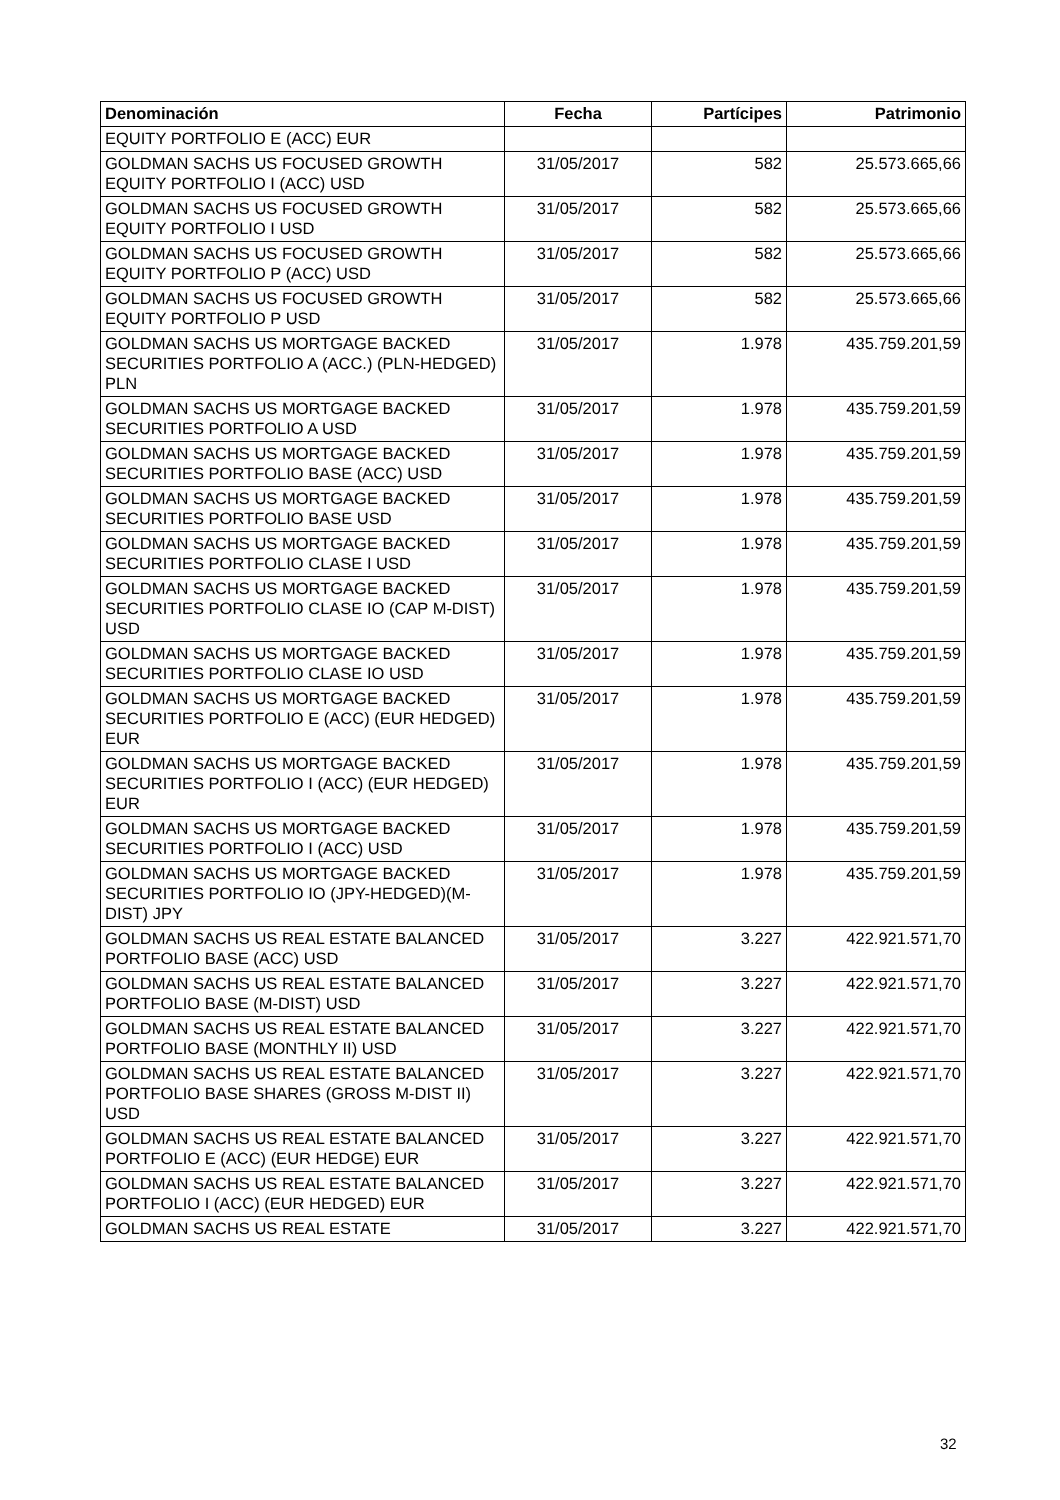| Denominación | Fecha | Partícipes | Patrimonio |
| --- | --- | --- | --- |
| EQUITY PORTFOLIO E (ACC) EUR | | | |
| GOLDMAN SACHS US FOCUSED GROWTH EQUITY PORTFOLIO I (ACC) USD | 31/05/2017 | 582 | 25.573.665,66 |
| GOLDMAN SACHS US FOCUSED GROWTH EQUITY PORTFOLIO I USD | 31/05/2017 | 582 | 25.573.665,66 |
| GOLDMAN SACHS US FOCUSED GROWTH EQUITY PORTFOLIO P (ACC) USD | 31/05/2017 | 582 | 25.573.665,66 |
| GOLDMAN SACHS US FOCUSED GROWTH EQUITY PORTFOLIO P USD | 31/05/2017 | 582 | 25.573.665,66 |
| GOLDMAN SACHS US MORTGAGE BACKED SECURITIES PORTFOLIO A (ACC.) (PLN-HEDGED) PLN | 31/05/2017 | 1.978 | 435.759.201,59 |
| GOLDMAN SACHS US MORTGAGE BACKED SECURITIES PORTFOLIO A USD | 31/05/2017 | 1.978 | 435.759.201,59 |
| GOLDMAN SACHS US MORTGAGE BACKED SECURITIES PORTFOLIO BASE (ACC) USD | 31/05/2017 | 1.978 | 435.759.201,59 |
| GOLDMAN SACHS US MORTGAGE BACKED SECURITIES PORTFOLIO BASE USD | 31/05/2017 | 1.978 | 435.759.201,59 |
| GOLDMAN SACHS US MORTGAGE BACKED SECURITIES PORTFOLIO CLASE I USD | 31/05/2017 | 1.978 | 435.759.201,59 |
| GOLDMAN SACHS US MORTGAGE BACKED SECURITIES PORTFOLIO CLASE IO (CAP M-DIST) USD | 31/05/2017 | 1.978 | 435.759.201,59 |
| GOLDMAN SACHS US MORTGAGE BACKED SECURITIES PORTFOLIO CLASE IO USD | 31/05/2017 | 1.978 | 435.759.201,59 |
| GOLDMAN SACHS US MORTGAGE BACKED SECURITIES PORTFOLIO E (ACC) (EUR HEDGED) EUR | 31/05/2017 | 1.978 | 435.759.201,59 |
| GOLDMAN SACHS US MORTGAGE BACKED SECURITIES PORTFOLIO I (ACC) (EUR HEDGED) EUR | 31/05/2017 | 1.978 | 435.759.201,59 |
| GOLDMAN SACHS US MORTGAGE BACKED SECURITIES PORTFOLIO I (ACC) USD | 31/05/2017 | 1.978 | 435.759.201,59 |
| GOLDMAN SACHS US MORTGAGE BACKED SECURITIES PORTFOLIO IO (JPY-HEDGED)(M-DIST) JPY | 31/05/2017 | 1.978 | 435.759.201,59 |
| GOLDMAN SACHS US REAL ESTATE BALANCED PORTFOLIO BASE (ACC) USD | 31/05/2017 | 3.227 | 422.921.571,70 |
| GOLDMAN SACHS US REAL ESTATE BALANCED PORTFOLIO BASE (M-DIST) USD | 31/05/2017 | 3.227 | 422.921.571,70 |
| GOLDMAN SACHS US REAL ESTATE BALANCED PORTFOLIO BASE (MONTHLY II) USD | 31/05/2017 | 3.227 | 422.921.571,70 |
| GOLDMAN SACHS US REAL ESTATE BALANCED PORTFOLIO BASE SHARES (GROSS M-DIST II) USD | 31/05/2017 | 3.227 | 422.921.571,70 |
| GOLDMAN SACHS US REAL ESTATE BALANCED PORTFOLIO E (ACC) (EUR HEDGE) EUR | 31/05/2017 | 3.227 | 422.921.571,70 |
| GOLDMAN SACHS US REAL ESTATE BALANCED PORTFOLIO I (ACC) (EUR HEDGED) EUR | 31/05/2017 | 3.227 | 422.921.571,70 |
| GOLDMAN SACHS US REAL ESTATE | 31/05/2017 | 3.227 | 422.921.571,70 |
32